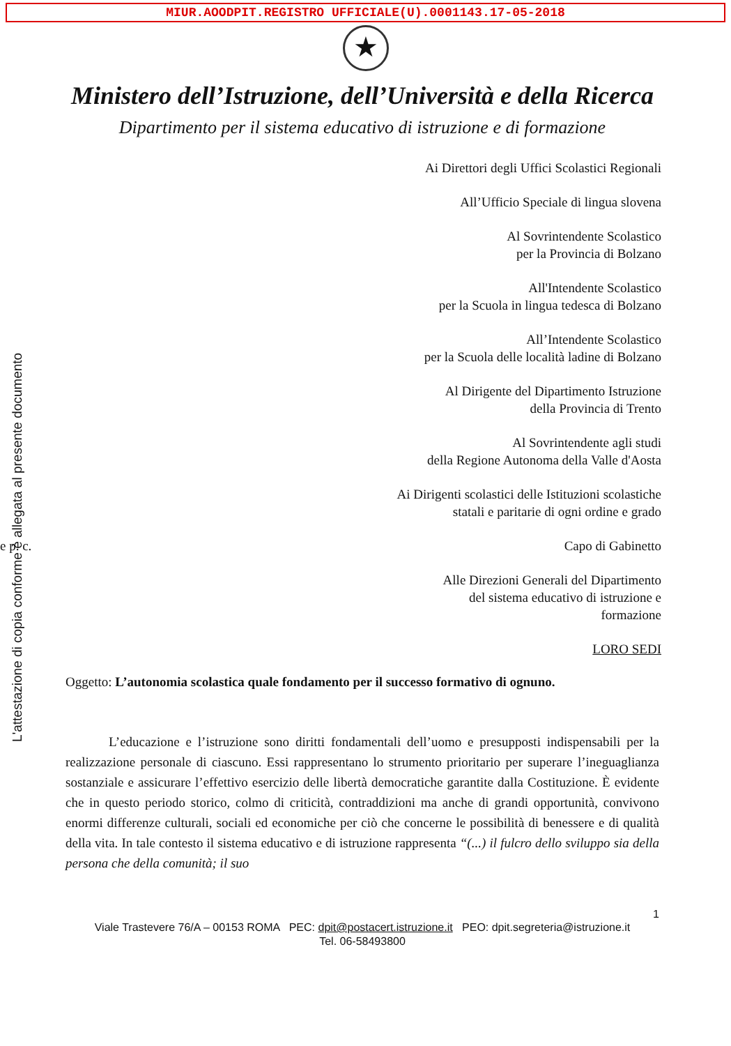MIUR.AOODPIT.REGISTRO UFFICIALE(U).0001143.17-05-2018
★
Ministero dell’Istruzione, dell’Università e della Ricerca
Dipartimento per il sistema educativo di istruzione e di formazione
L'attestazione di copia conforme è allegata al presente documento
Ai Direttori degli Uffici Scolastici Regionali
All’Ufficio Speciale di lingua slovena
Al Sovrintendente Scolastico
per la Provincia di Bolzano
All'Intendente Scolastico
per la Scuola in lingua tedesca di Bolzano
All’Intendente Scolastico
per la Scuola delle località ladine di Bolzano
Al Dirigente del Dipartimento Istruzione
della Provincia di Trento
Al Sovrintendente agli studi
della Regione Autonoma della Valle d'Aosta
Ai Dirigenti scolastici delle Istituzioni scolastiche
statali e paritarie di ogni ordine e grado
e p. c. Capo di Gabinetto
Alle Direzioni Generali del Dipartimento
del sistema educativo di istruzione e
formazione
LORO SEDI
Oggetto: L’autonomia scolastica quale fondamento per il successo formativo di ognuno.
L’educazione e l’istruzione sono diritti fondamentali dell’uomo e presupposti indispensabili per la realizzazione personale di ciascuno. Essi rappresentano lo strumento prioritario per superare l’ineguaglianza sostanziale e assicurare l’effettivo esercizio delle libertà democratiche garantite dalla Costituzione. È evidente che in questo periodo storico, colmo di criticità, contraddizioni ma anche di grandi opportunità, convivono enormi differenze culturali, sociali ed economiche per ciò che concerne le possibilità di benessere e di qualità della vita. In tale contesto il sistema educativo e di istruzione rappresenta “(...) il fulcro dello sviluppo sia della persona che della comunità; il suo
1
Viale Trastevere 76/A – 00153 ROMA PEC: dpit@postacert.istruzione.it PEO: dpit.segreteria@istruzione.it
Tel. 06-58493800